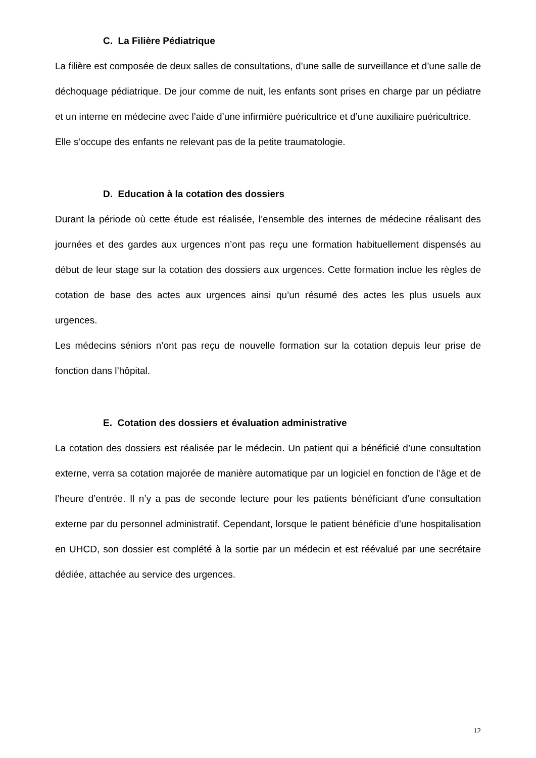C. La Filière Pédiatrique
La filière est composée de deux salles de consultations, d’une salle de surveillance et d’une salle de déchoquage pédiatrique. De jour comme de nuit, les enfants sont prises en charge par un pédiatre et un interne en médecine avec l’aide d’une infirmière puéricultrice et d’une auxiliaire puéricultrice.
Elle s’occupe des enfants ne relevant pas de la petite traumatologie.
D. Education à la cotation des dossiers
Durant la période où cette étude est réalisée, l’ensemble des internes de médecine réalisant des journées et des gardes aux urgences n’ont pas reçu une formation habituellement dispensés au début de leur stage sur la cotation des dossiers aux urgences. Cette formation inclue les règles de cotation de base des actes aux urgences ainsi qu’un résumé des actes les plus usuels aux urgences.
Les médecins séniors n’ont pas reçu de nouvelle formation sur la cotation depuis leur prise de fonction dans l’hôpital.
E. Cotation des dossiers et évaluation administrative
La cotation des dossiers est réalisée par le médecin. Un patient qui a bénéficié d’une consultation externe, verra sa cotation majorée de manière automatique par un logiciel en fonction de l’âge et de l’heure d’entrée. Il n’y a pas de seconde lecture pour les patients bénéficiant d’une consultation externe par du personnel administratif. Cependant, lorsque le patient bénéficie d’une hospitalisation en UHCD, son dossier est complété à la sortie par un médecin et est réévalué par une secrétaire dédiée, attachée au service des urgences.
12